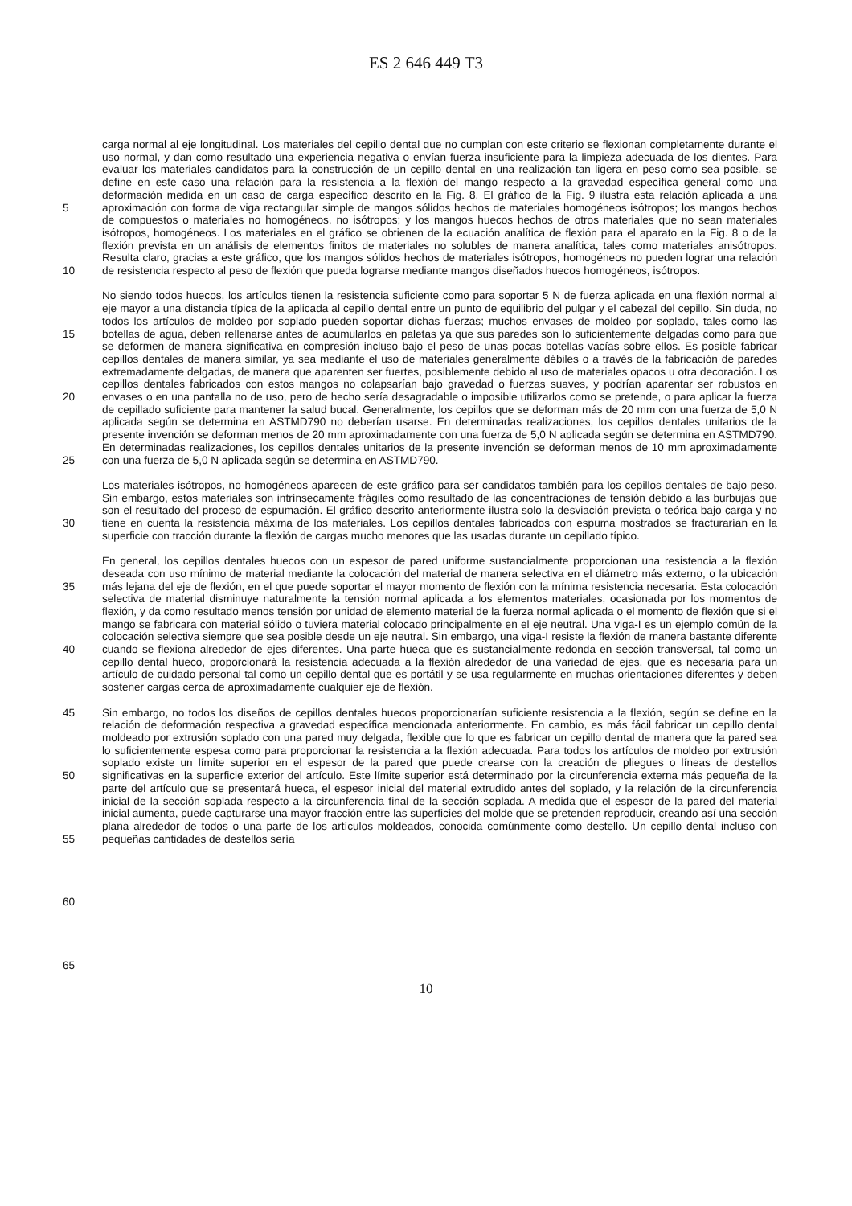ES 2 646 449 T3
5
10
15
20
25
30
35
40
45
50
55
60
65
carga normal al eje longitudinal. Los materiales del cepillo dental que no cumplan con este criterio se flexionan completamente durante el uso normal, y dan como resultado una experiencia negativa o envían fuerza insuficiente para la limpieza adecuada de los dientes. Para evaluar los materiales candidatos para la construcción de un cepillo dental en una realización tan ligera en peso como sea posible, se define en este caso una relación para la resistencia a la flexión del mango respecto a la gravedad específica general como una deformación medida en un caso de carga específico descrito en la Fig. 8. El gráfico de la Fig. 9 ilustra esta relación aplicada a una aproximación con forma de viga rectangular simple de mangos sólidos hechos de materiales homogéneos isótropos; los mangos hechos de compuestos o materiales no homogéneos, no isótropos; y los mangos huecos hechos de otros materiales que no sean materiales isótropos, homogéneos. Los materiales en el gráfico se obtienen de la ecuación analítica de flexión para el aparato en la Fig. 8 o de la flexión prevista en un análisis de elementos finitos de materiales no solubles de manera analítica, tales como materiales anisótropos. Resulta claro, gracias a este gráfico, que los mangos sólidos hechos de materiales isótropos, homogéneos no pueden lograr una relación de resistencia respecto al peso de flexión que pueda lograrse mediante mangos diseñados huecos homogéneos, isótropos.
No siendo todos huecos, los artículos tienen la resistencia suficiente como para soportar 5 N de fuerza aplicada en una flexión normal al eje mayor a una distancia típica de la aplicada al cepillo dental entre un punto de equilibrio del pulgar y el cabezal del cepillo. Sin duda, no todos los artículos de moldeo por soplado pueden soportar dichas fuerzas; muchos envases de moldeo por soplado, tales como las botellas de agua, deben rellenarse antes de acumularlos en paletas ya que sus paredes son lo suficientemente delgadas como para que se deformen de manera significativa en compresión incluso bajo el peso de unas pocas botellas vacías sobre ellos. Es posible fabricar cepillos dentales de manera similar, ya sea mediante el uso de materiales generalmente débiles o a través de la fabricación de paredes extremadamente delgadas, de manera que aparenten ser fuertes, posiblemente debido al uso de materiales opacos u otra decoración. Los cepillos dentales fabricados con estos mangos no colapsarían bajo gravedad o fuerzas suaves, y podrían aparentar ser robustos en envases o en una pantalla no de uso, pero de hecho sería desagradable o imposible utilizarlos como se pretende, o para aplicar la fuerza de cepillado suficiente para mantener la salud bucal. Generalmente, los cepillos que se deforman más de 20 mm con una fuerza de 5,0 N aplicada según se determina en ASTMD790 no deberían usarse. En determinadas realizaciones, los cepillos dentales unitarios de la presente invención se deforman menos de 20 mm aproximadamente con una fuerza de 5,0 N aplicada según se determina en ASTMD790. En determinadas realizaciones, los cepillos dentales unitarios de la presente invención se deforman menos de 10 mm aproximadamente con una fuerza de 5,0 N aplicada según se determina en ASTMD790.
Los materiales isótropos, no homogéneos aparecen de este gráfico para ser candidatos también para los cepillos dentales de bajo peso. Sin embargo, estos materiales son intrínsecamente frágiles como resultado de las concentraciones de tensión debido a las burbujas que son el resultado del proceso de espumación. El gráfico descrito anteriormente ilustra solo la desviación prevista o teórica bajo carga y no tiene en cuenta la resistencia máxima de los materiales. Los cepillos dentales fabricados con espuma mostrados se fracturarían en la superficie con tracción durante la flexión de cargas mucho menores que las usadas durante un cepillado típico.
En general, los cepillos dentales huecos con un espesor de pared uniforme sustancialmente proporcionan una resistencia a la flexión deseada con uso mínimo de material mediante la colocación del material de manera selectiva en el diámetro más externo, o la ubicación más lejana del eje de flexión, en el que puede soportar el mayor momento de flexión con la mínima resistencia necesaria. Esta colocación selectiva de material disminuye naturalmente la tensión normal aplicada a los elementos materiales, ocasionada por los momentos de flexión, y da como resultado menos tensión por unidad de elemento material de la fuerza normal aplicada o el momento de flexión que si el mango se fabricara con material sólido o tuviera material colocado principalmente en el eje neutral. Una viga-I es un ejemplo común de la colocación selectiva siempre que sea posible desde un eje neutral. Sin embargo, una viga-I resiste la flexión de manera bastante diferente cuando se flexiona alrededor de ejes diferentes. Una parte hueca que es sustancialmente redonda en sección transversal, tal como un cepillo dental hueco, proporcionará la resistencia adecuada a la flexión alrededor de una variedad de ejes, que es necesaria para un artículo de cuidado personal tal como un cepillo dental que es portátil y se usa regularmente en muchas orientaciones diferentes y deben sostener cargas cerca de aproximadamente cualquier eje de flexión.
Sin embargo, no todos los diseños de cepillos dentales huecos proporcionarían suficiente resistencia a la flexión, según se define en la relación de deformación respectiva a gravedad específica mencionada anteriormente. En cambio, es más fácil fabricar un cepillo dental moldeado por extrusión soplado con una pared muy delgada, flexible que lo que es fabricar un cepillo dental de manera que la pared sea lo suficientemente espesa como para proporcionar la resistencia a la flexión adecuada. Para todos los artículos de moldeo por extrusión soplado existe un límite superior en el espesor de la pared que puede crearse con la creación de pliegues o líneas de destellos significativas en la superficie exterior del artículo. Este límite superior está determinado por la circunferencia externa más pequeña de la parte del artículo que se presentará hueca, el espesor inicial del material extrudido antes del soplado, y la relación de la circunferencia inicial de la sección soplada respecto a la circunferencia final de la sección soplada. A medida que el espesor de la pared del material inicial aumenta, puede capturarse una mayor fracción entre las superficies del molde que se pretenden reproducir, creando así una sección plana alrededor de todos o una parte de los artículos moldeados, conocida comúnmente como destello. Un cepillo dental incluso con pequeñas cantidades de destellos sería
10